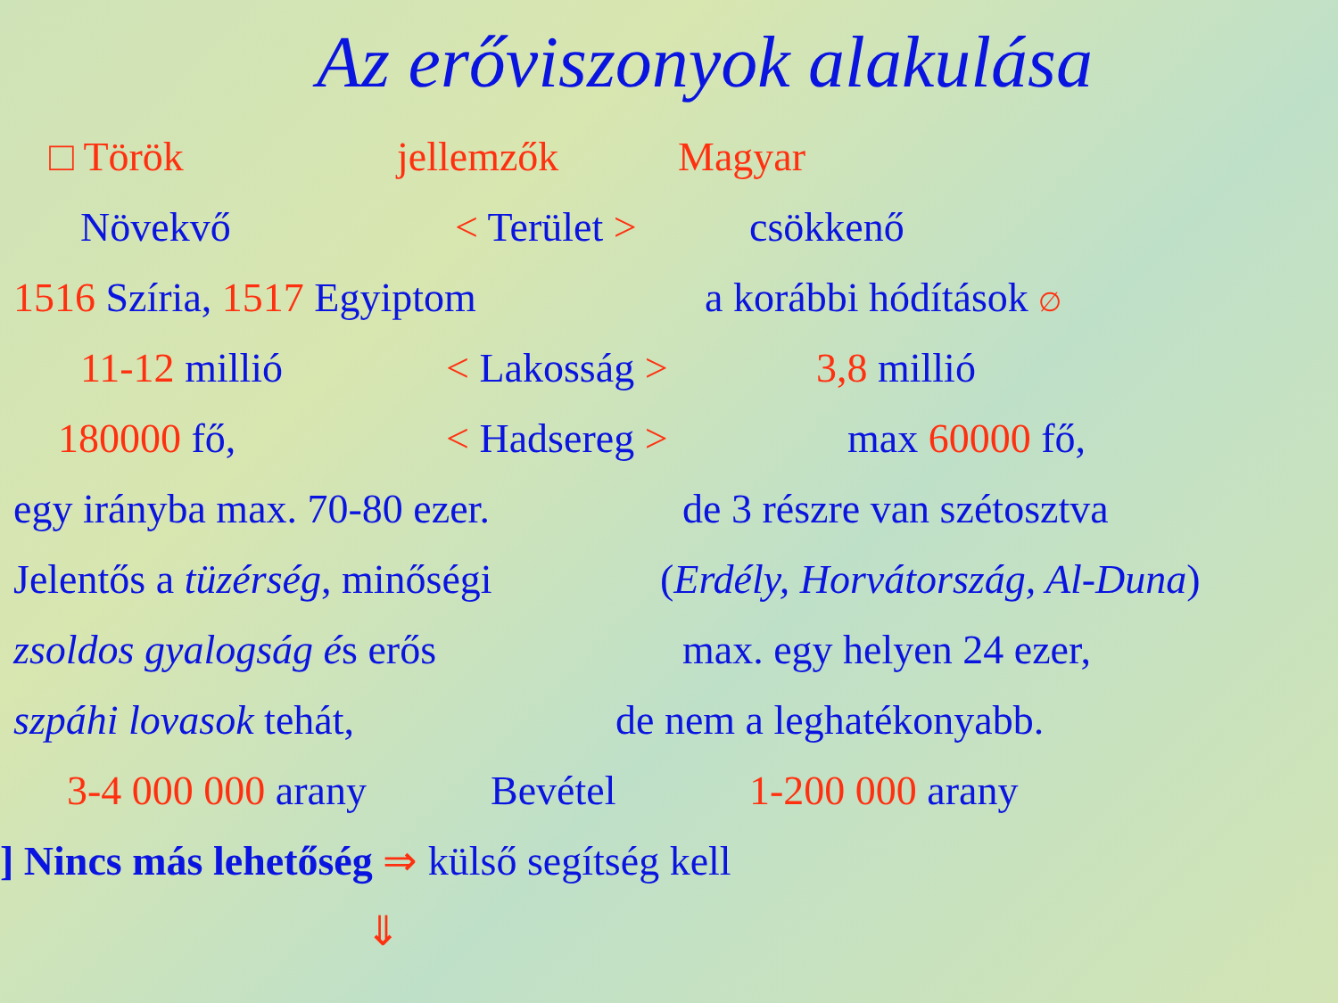Az erőviszonyok alakulása
□ Török jellemzők Magyar
Növekvő < Terület > csökkenő
1516 Szíria, 1517 Egyiptom a korábbi hódítások ∅
11-12 millió < Lakosság > 3,8 millió
180000 fő, < Hadsereg > max 60000 fő,
egy irányba max. 70-80 ezer.
de 3 részre van szétosztva
Jelentős a tüzérség, minőségi
(Erdély, Horvátország, Al-Duna)
zsoldos gyalogság és erős max. egy helyen 24 ezer,
szpáhi lovasok tehát, de nem a leghatékonyabb.
3-4 000 000 arany Bevétel 1-200 000 arany
] Nincs más lehetőség ⇒ külső segítség kell
⇓